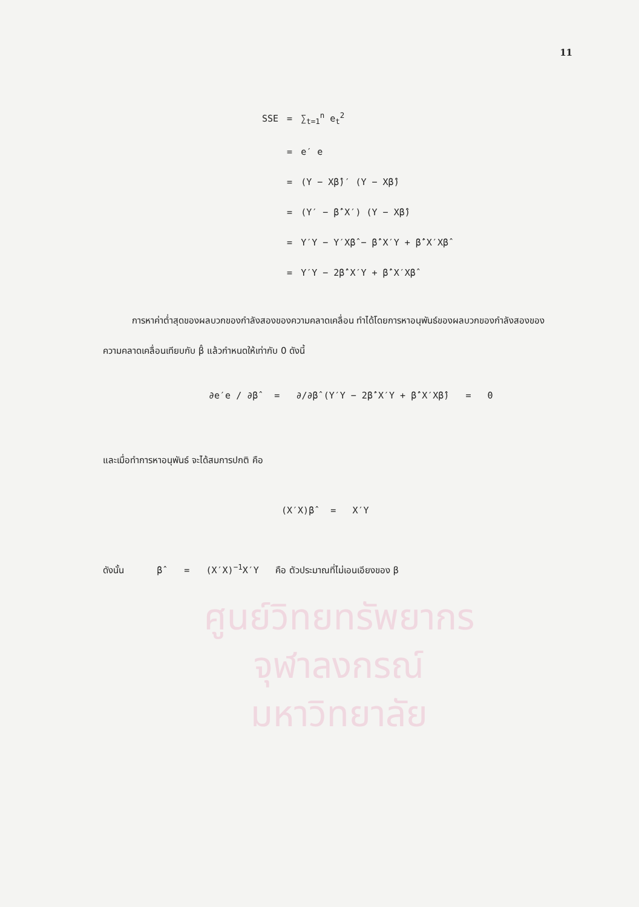11
| SSE | = | ∑<sub>t=1</sub><sup>n</sup> e<sub>t</sub><sup>2</sup> |
| | = | e′ e |
| | = | (Y − Xβ̂)′ (Y − Xβ̂) |
| | = | (Y′ − β̂′X′) (Y − Xβ̂) |
| | = | Y′Y − Y′Xβ̂ − β̂′X′Y + β̂′X′Xβ̂ |
| | = | Y′Y − 2β̂′X′Y + β̂′X′Xβ̂ |
การหาค่าต่ำสุดของผลบวกของกำลังสองของความคลาดเคลื่อน ทำได้โดยการหาอนุพันธ์ของผลบวกของกำลังสองของความคลาดเคลื่อนเทียบกับ β̂ แล้วกำหนดให้เท่ากับ 0 ดังนี้
∂e′e / ∂β̂ = ∂/∂β̂ (Y′Y − 2β̂′X′Y + β̂′X′Xβ̂) = 0
และเมื่อทำการหาอนุพันธ์ จะได้สมการปกติ คือ
(X′X)β̂ = X′Y
ดังนั้น β̂ = (X′X)<sup>−1</sup>X′Y คือ ตัวประมาณที่ไม่เอนเอียงของ β
ศูนย์วิทยทรัพยากร
จุฬาลงกรณ์มหาวิทยาลัย